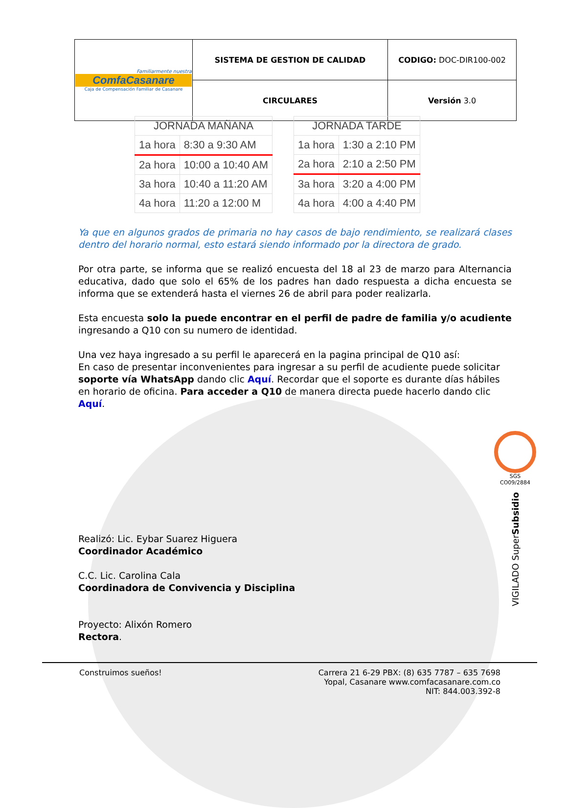| Familiarmente nuestra ComfaCasanare Caja de Compensación Familiar de Casanare | SISTEMA DE GESTION DE CALIDAD | CODIGO: DOC-DIR100-002 |
| | CIRCULARES | Versión 3.0 |
| JORNADA MAÑANA | |
| --- | --- |
| 1a hora | 8:30 a 9:30 AM |
| 2a hora | 10:00 a 10:40 AM |
| 3a hora | 10:40 a 11:20 AM |
| 4a hora | 11:20 a 12:00 M |
| JORNADA TARDE | |
| --- | --- |
| 1a hora | 1:30 a 2:10 PM |
| 2a hora | 2:10 a 2:50 PM |
| 3a hora | 3:20 a 4:00 PM |
| 4a hora | 4:00 a 4:40 PM |
Ya que en algunos grados de primaria no hay casos de bajo rendimiento, se realizará clases dentro del horario normal, esto estará siendo informado por la directora de grado.
Por otra parte, se informa que se realizó encuesta del 18 al 23 de marzo para Alternancia educativa, dado que solo el 65% de los padres han dado respuesta a dicha encuesta se informa que se extenderá hasta el viernes 26 de abril para poder realizarla.
Esta encuesta solo la puede encontrar en el perfil de padre de familia y/o acudiente ingresando a Q10 con su numero de identidad.
Una vez haya ingresado a su perfil le aparecerá en la pagina principal de Q10 así:
En caso de presentar inconvenientes para ingresar a su perfil de acudiente puede solicitar soporte vía WhatsApp dando clic Aquí. Recordar que el soporte es durante días hábiles en horario de oficina. Para acceder a Q10 de manera directa puede hacerlo dando clic Aquí.
Realizó: Lic. Eybar Suarez Higuera
Coordinador Académico
C.C. Lic. Carolina Cala
Coordinadora de Convivencia y Disciplina
Proyecto: Alixón Romero
Rectora.
SGS
CO09/2884
VIGILADO SuperSubsidio
Construimos sueños! Carrera 21 6-29 PBX: (8) 635 7787 – 635 7698
Yopal, Casanare www.comfacasanare.com.co
NIT: 844.003.392-8